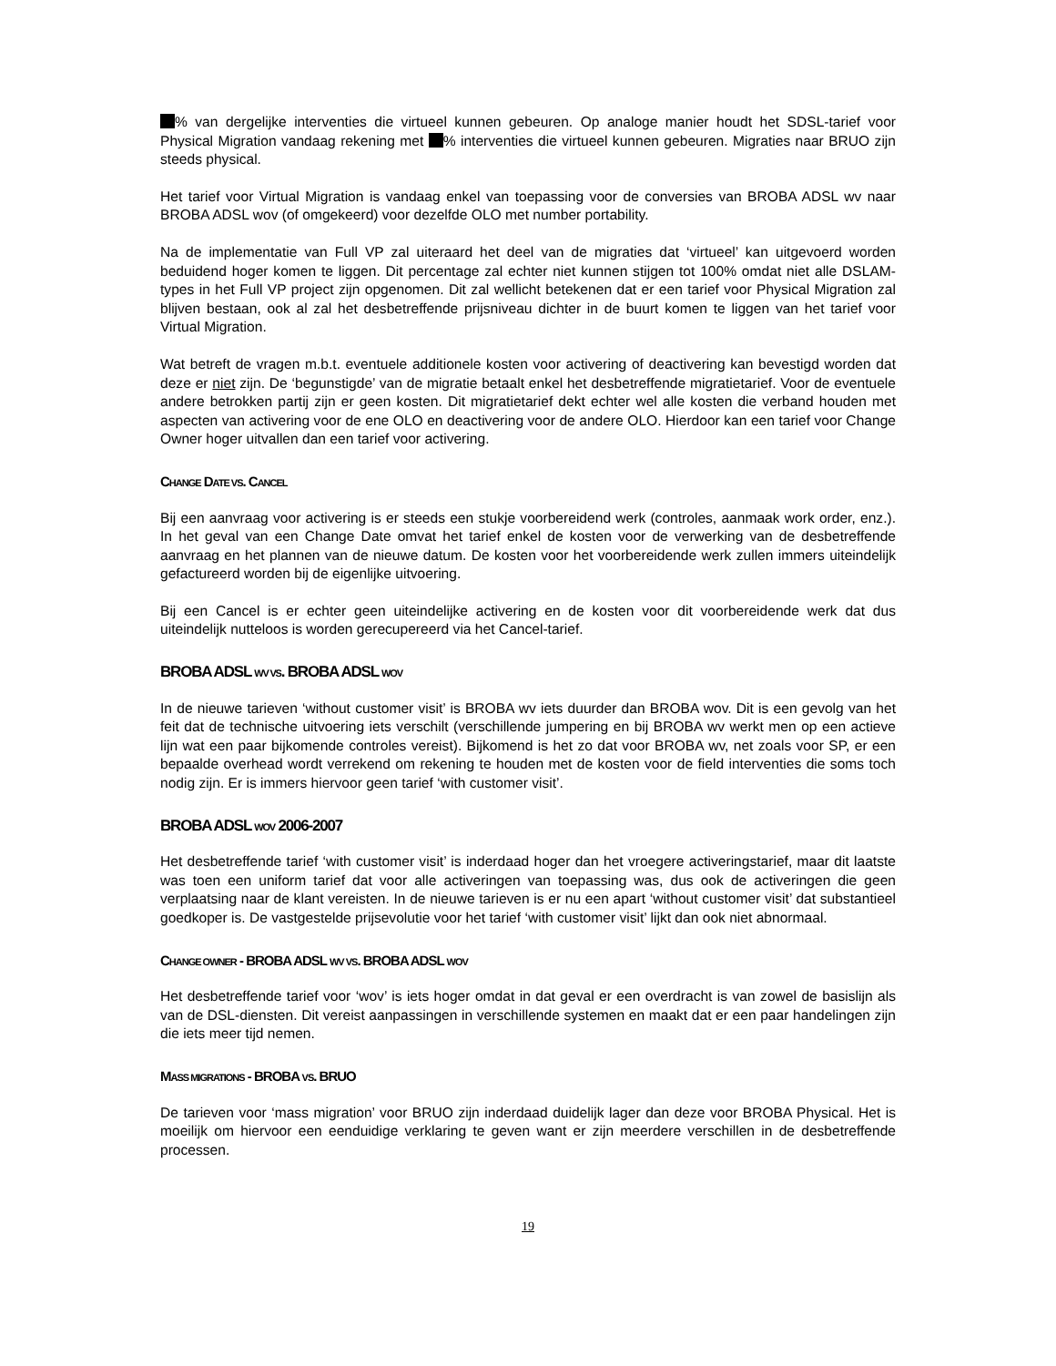% van dergelijke interventies die virtueel kunnen gebeuren. Op analoge manier houdt het SDSL-tarief voor Physical Migration vandaag rekening met % interventies die virtueel kunnen gebeuren. Migraties naar BRUO zijn steeds physical.
Het tarief voor Virtual Migration is vandaag enkel van toepassing voor de conversies van BROBA ADSL wv naar BROBA ADSL wov (of omgekeerd) voor dezelfde OLO met number portability.
Na de implementatie van Full VP zal uiteraard het deel van de migraties dat ‘virtueel’ kan uitgevoerd worden beduidend hoger komen te liggen. Dit percentage zal echter niet kunnen stijgen tot 100% omdat niet alle DSLAM-types in het Full VP project zijn opgenomen. Dit zal wellicht betekenen dat er een tarief voor Physical Migration zal blijven bestaan, ook al zal het desbetreffende prijsniveau dichter in de buurt komen te liggen van het tarief voor Virtual Migration.
Wat betreft de vragen m.b.t. eventuele additionele kosten voor activering of deactivering kan bevestigd worden dat deze er niet zijn. De ‘begunstigde’ van de migratie betaalt enkel het desbetreffende migratietarief. Voor de eventuele andere betrokken partij zijn er geen kosten. Dit migratietarief dekt echter wel alle kosten die verband houden met aspecten van activering voor de ene OLO en deactivering voor de andere OLO. Hierdoor kan een tarief voor Change Owner hoger uitvallen dan een tarief voor activering.
CHANGE DATE VS. CANCEL
Bij een aanvraag voor activering is er steeds een stukje voorbereidend werk (controles, aanmaak work order, enz.). In het geval van een Change Date omvat het tarief enkel de kosten voor de verwerking van de desbetreffende aanvraag en het plannen van de nieuwe datum. De kosten voor het voorbereidende werk zullen immers uiteindelijk gefactureerd worden bij de eigenlijke uitvoering.
Bij een Cancel is er echter geen uiteindelijke activering en de kosten voor dit voorbereidende werk dat dus uiteindelijk nutteloos is worden gerecupereerd via het Cancel-tarief.
BROBA ADSL WV VS. BROBA ADSL WOV
In de nieuwe tarieven ‘without customer visit’ is BROBA wv iets duurder dan BROBA wov. Dit is een gevolg van het feit dat de technische uitvoering iets verschilt (verschillende jumpering en bij BROBA wv werkt men op een actieve lijn wat een paar bijkomende controles vereist). Bijkomend is het zo dat voor BROBA wv, net zoals voor SP, er een bepaalde overhead wordt verrekend om rekening te houden met de kosten voor de field interventies die soms toch nodig zijn. Er is immers hiervoor geen tarief ‘with customer visit’.
BROBA ADSL WOV 2006-2007
Het desbetreffende tarief ‘with customer visit’ is inderdaad hoger dan het vroegere activeringstarief, maar dit laatste was toen een uniform tarief dat voor alle activeringen van toepassing was, dus ook de activeringen die geen verplaatsing naar de klant vereisten. In de nieuwe tarieven is er nu een apart ‘without customer visit’ dat substantieel goedkoper is. De vastgestelde prijsevolutie voor het tarief ‘with customer visit’ lijkt dan ook niet abnormaal.
CHANGE OWNER - BROBA ADSL WV VS. BROBA ADSL WOV
Het desbetreffende tarief voor ‘wov’ is iets hoger omdat in dat geval er een overdracht is van zowel de basislijn als van de DSL-diensten. Dit vereist aanpassingen in verschillende systemen en maakt dat er een paar handelingen zijn die iets meer tijd nemen.
MASS MIGRATIONS - BROBA VS. BRUO
De tarieven voor ‘mass migration’ voor BRUO zijn inderdaad duidelijk lager dan deze voor BROBA Physical. Het is moeilijk om hiervoor een eenduidige verklaring te geven want er zijn meerdere verschillen in de desbetreffende processen.
19